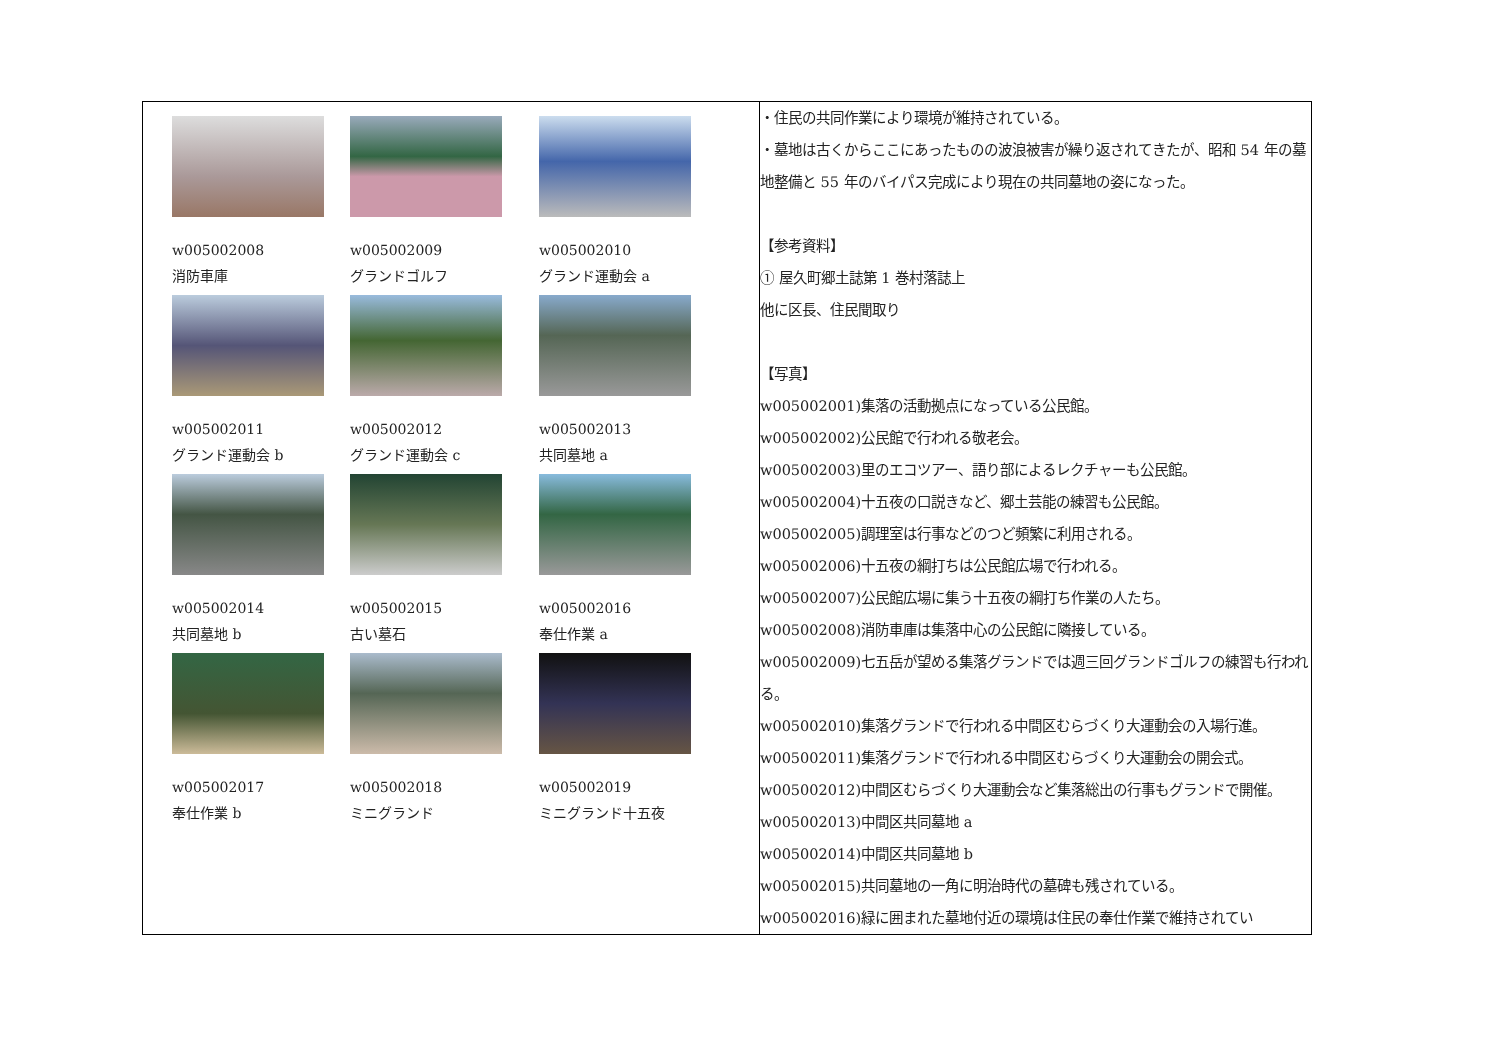| w005002008 消防車庫 w005002009 グランドゴルフ w005002010 グランド運動会 a w005002011 グランド運動会 b w005002012 グランド運動会 c w005002013 共同墓地 a w005002014 共同墓地 b w005002015 古い墓石 w005002016 奉仕作業 a w005002017 奉仕作業 b w005002018 ミニグランド w005002019 ミニグランド十五夜 | ・住民の共同作業により環境が維持されている。 ・墓地は古くからここにあったものの波浪被害が繰り返されてきたが、昭和 54 年の墓地整備と 55 年のバイパス完成により現在の共同墓地の姿になった。 【参考資料】 ① 屋久町郷土誌第 1 巻村落誌上 他に区長、住民聞取り 【写真】 w005002001)集落の活動拠点になっている公民館。 w005002002)公民館で行われる敬老会。 w005002003)里のエコツアー、語り部によるレクチャーも公民館。 w005002004)十五夜の口説きなど、郷土芸能の練習も公民館。 w005002005)調理室は行事などのつど頻繁に利用される。 w005002006)十五夜の綱打ちは公民館広場で行われる。 w005002007)公民館広場に集う十五夜の綱打ち作業の人たち。 w005002008)消防車庫は集落中心の公民館に隣接している。 w005002009)七五岳が望める集落グランドでは週三回グランドゴルフの練習も行われる。 w005002010)集落グランドで行われる中間区むらづくり大運動会の入場行進。 w005002011)集落グランドで行われる中間区むらづくり大運動会の開会式。 w005002012)中間区むらづくり大運動会など集落総出の行事もグランドで開催。 w005002013)中間区共同墓地 a w005002014)中間区共同墓地 b w005002015)共同墓地の一角に明治時代の墓碑も残されている。 w005002016)緑に囲まれた墓地付近の環境は住民の奉仕作業で維持されてい |